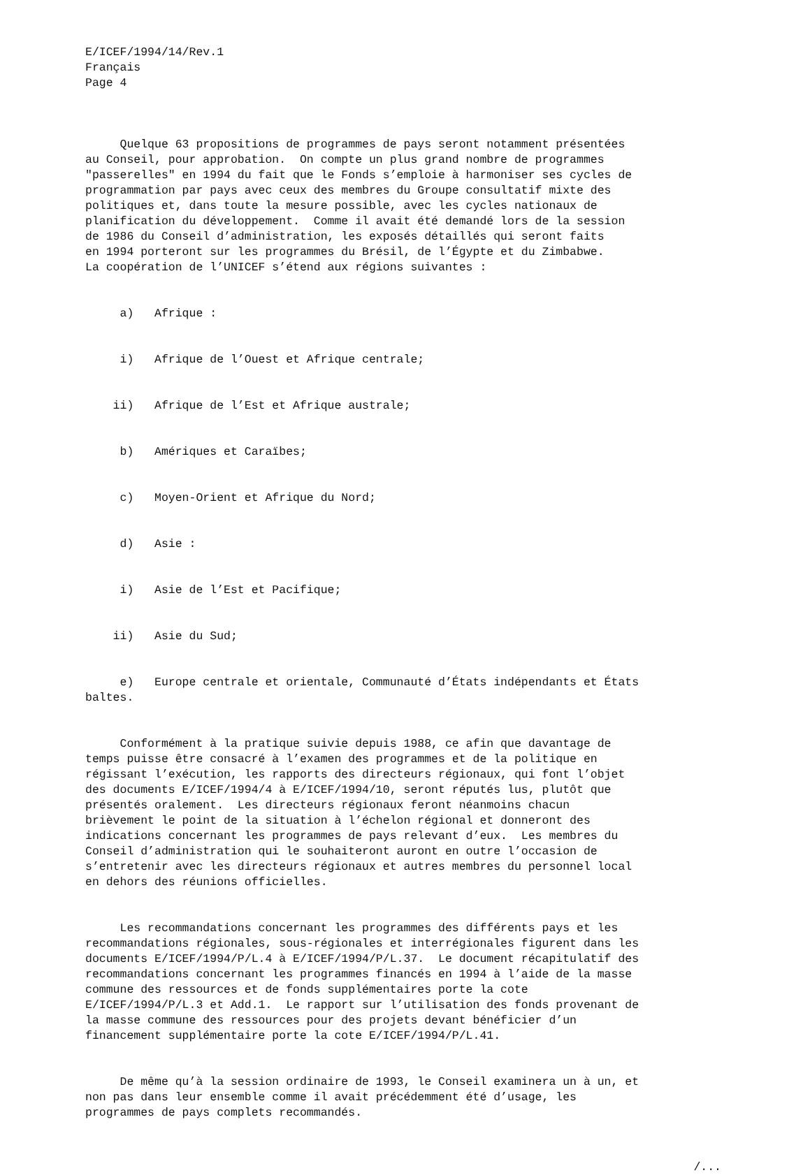E/ICEF/1994/14/Rev.1 Français Page 4
Quelque 63 propositions de programmes de pays seront notamment présentées au Conseil, pour approbation. On compte un plus grand nombre de programmes "passerelles" en 1994 du fait que le Fonds s’emploie à harmoniser ses cycles de programmation par pays avec ceux des membres du Groupe consultatif mixte des politiques et, dans toute la mesure possible, avec les cycles nationaux de planification du développement. Comme il avait été demandé lors de la session de 1986 du Conseil d’administration, les exposés détaillés qui seront faits en 1994 porteront sur les programmes du Brésil, de l’Égypte et du Zimbabwe. La coopération de l’UNICEF s’étend aux régions suivantes :
a) Afrique :
i) Afrique de l’Ouest et Afrique centrale;
ii) Afrique de l’Est et Afrique australe;
b) Amériques et Caraïbes;
c) Moyen-Orient et Afrique du Nord;
d) Asie :
i) Asie de l’Est et Pacifique;
ii) Asie du Sud;
e) Europe centrale et orientale, Communauté d’États indépendants et États baltes.
Conformément à la pratique suivie depuis 1988, ce afin que davantage de temps puisse être consacré à l’examen des programmes et de la politique en régissant l’exécution, les rapports des directeurs régionaux, qui font l’objet des documents E/ICEF/1994/4 à E/ICEF/1994/10, seront réputés lus, plutôt que présentés oralement. Les directeurs régionaux feront néanmoins chacun brièvement le point de la situation à l’échelon régional et donneront des indications concernant les programmes de pays relevant d’eux. Les membres du Conseil d’administration qui le souhaiteront auront en outre l’occasion de s’entretenir avec les directeurs régionaux et autres membres du personnel local en dehors des réunions officielles.
Les recommandations concernant les programmes des différents pays et les recommandations régionales, sous-régionales et interrégionales figurent dans les documents E/ICEF/1994/P/L.4 à E/ICEF/1994/P/L.37. Le document récapitulatif des recommandations concernant les programmes financés en 1994 à l’aide de la masse commune des ressources et de fonds supplémentaires porte la cote E/ICEF/1994/P/L.3 et Add.1. Le rapport sur l’utilisation des fonds provenant de la masse commune des ressources pour des projets devant bénéficier d’un financement supplémentaire porte la cote E/ICEF/1994/P/L.41.
De même qu’à la session ordinaire de 1993, le Conseil examinera un à un, et non pas dans leur ensemble comme il avait précédemment été d’usage, les programmes de pays complets recommandés.
/...